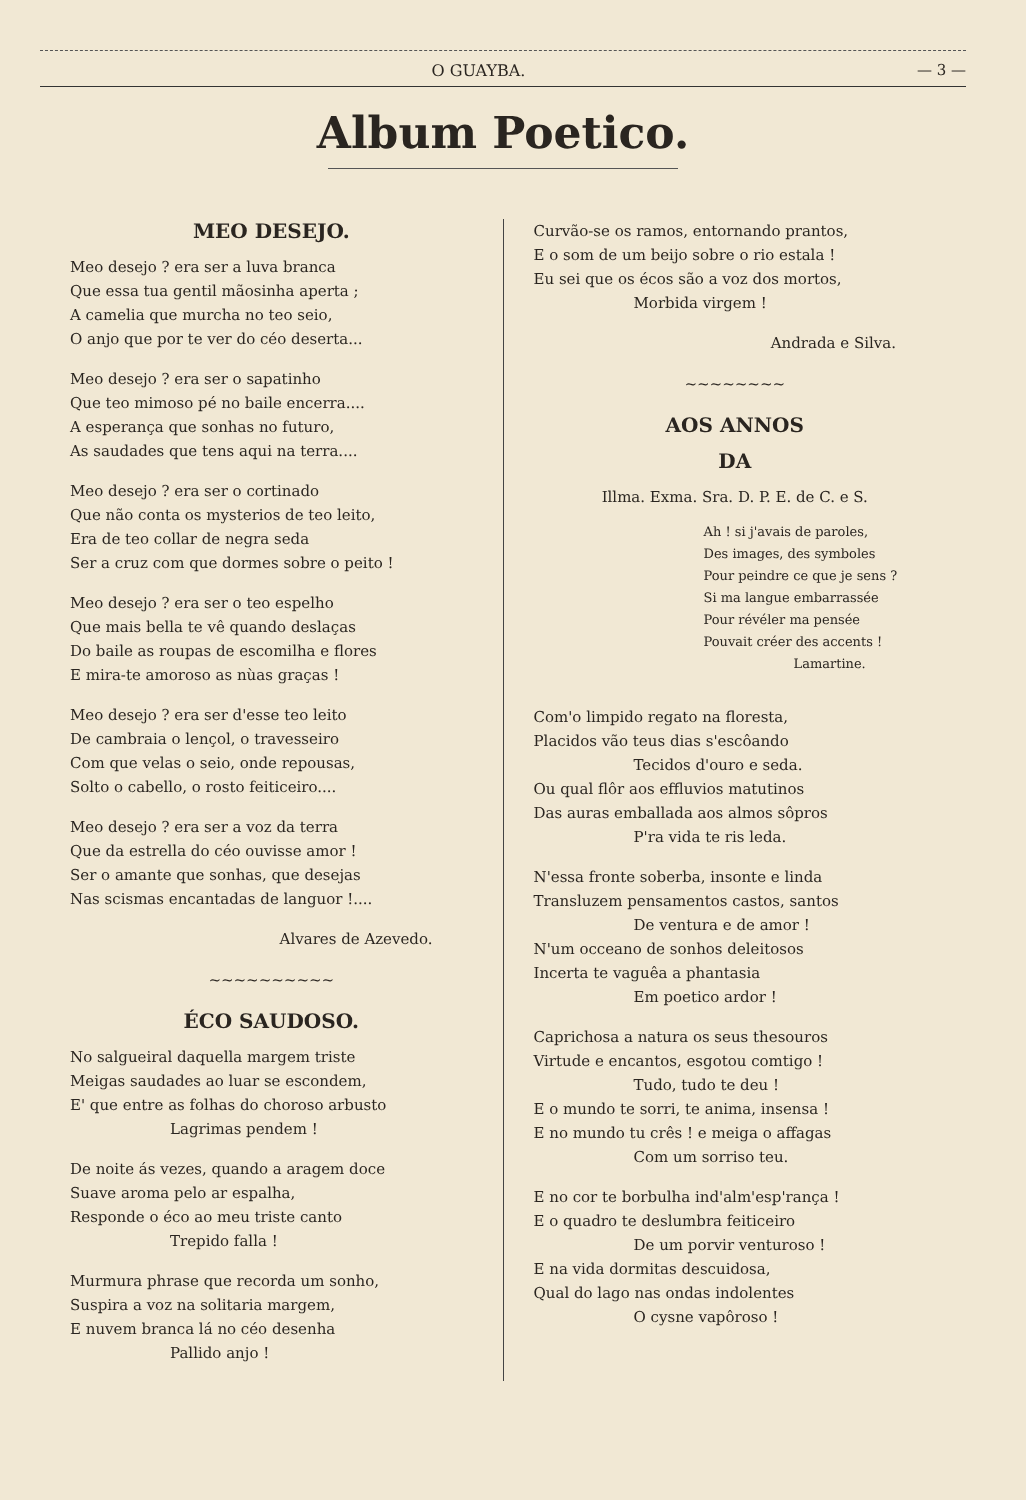O GUAYBA. — 3 —
Album Poetico.
MEO DESEJO.
Meo desejo ? era ser a luva branca
Que essa tua gentil mãosinha aperta ;
A camelia que murcha no teo seio,
O anjo que por te ver do céo deserta...
Meo desejo ? era ser o sapatinho
Que teo mimoso pé no baile encerra....
A esperança que sonhas no futuro,
As saudades que tens aqui na terra....
Meo desejo ? era ser o cortinado
Que não conta os mysterios de teo leito,
Era de teo collar de negra seda
Ser a cruz com que dormes sobre o peito !
Meo desejo ? era ser o teo espelho
Que mais bella te vê quando deslaças
Do baile as roupas de escomilha e flores
E mira-te amoroso as nùas graças !
Meo desejo ? era ser d'esse teo leito
De cambraia o lençol, o travesseiro
Com que velas o seio, onde repousas,
Solto o cabello, o rosto feiticeiro....
Meo desejo ? era ser a voz da terra
Que da estrella do céo ouvisse amor !
Ser o amante que sonhas, que desejas
Nas scismas encantadas de languor !....
Alvares de Azevedo.
~~~~~~~~~~
ÉCO SAUDOSO.
No salgueiral daquella margem triste
Meigas saudades ao luar se escondem,
E' que entre as folhas do choroso arbusto
Lagrimas pendem !
De noite ás vezes, quando a aragem doce
Suave aroma pelo ar espalha,
Responde o éco ao meu triste canto
Trepido falla !
Murmura phrase que recorda um sonho,
Suspira a voz na solitaria margem,
E nuvem branca lá no céo desenha
Pallido anjo !
Curvão-se os ramos, entornando prantos,
E o som de um beijo sobre o rio estala !
Eu sei que os écos são a voz dos mortos,
Morbida virgem !
Andrada e Silva.
~~~~~~~~
AOS ANNOS
DA
Illma. Exma. Sra. D. P. E. de C. e S.
Ah ! si j'avais de paroles,
Des images, des symboles
Pour peindre ce que je sens ?
Si ma langue embarrassée
Pour révéler ma pensée
Pouvait créer des accents !
Lamartine.
Com'o limpido regato na floresta,
Placidos vão teus dias s'escôando
Tecidos d'ouro e seda.
Ou qual flôr aos effluvios matutinos
Das auras emballada aos almos sôpros
P'ra vida te ris leda.
N'essa fronte soberba, insonte e linda
Transluzem pensamentos castos, santos
De ventura e de amor !
N'um occeano de sonhos deleitosos
Incerta te vaguêa a phantasia
Em poetico ardor !
Caprichosa a natura os seus thesouros
Virtude e encantos, esgotou comtigo !
Tudo, tudo te deu !
E o mundo te sorri, te anima, insensa !
E no mundo tu crês ! e meiga o affagas
Com um sorriso teu.
E no cor te borbulha ind'alm'esp'rança !
E o quadro te deslumbra feiticeiro
De um porvir venturoso !
E na vida dormitas descuidosa,
Qual do lago nas ondas indolentes
O cysne vapôroso !